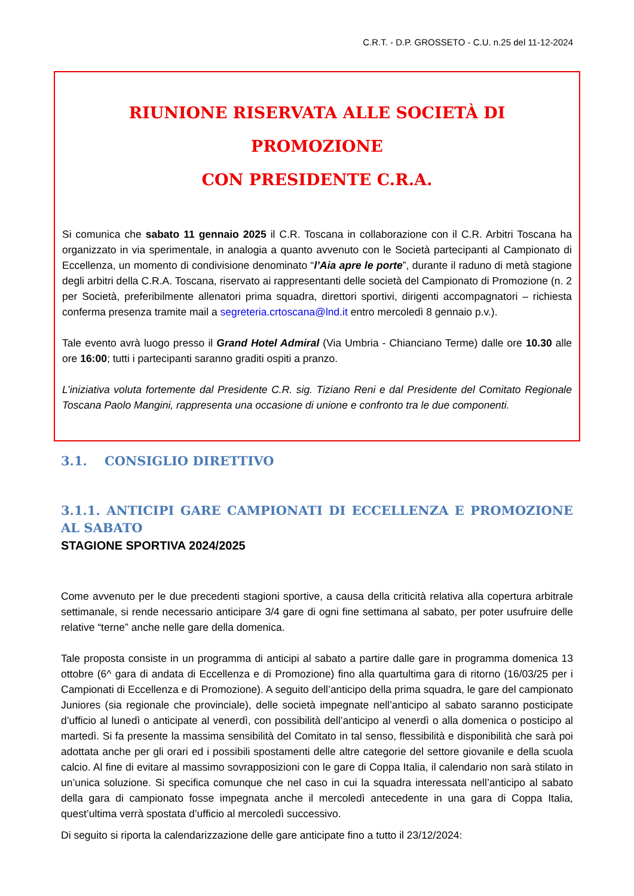C.R.T. - D.P. GROSSETO - C.U. n.25 del 11-12-2024
RIUNIONE RISERVATA ALLE SOCIETÀ DI PROMOZIONE
CON PRESIDENTE C.R.A.
Si comunica che sabato 11 gennaio 2025 il C.R. Toscana in collaborazione con il C.R. Arbitri Toscana ha organizzato in via sperimentale, in analogia a quanto avvenuto con le Società partecipanti al Campionato di Eccellenza, un momento di condivisione denominato “l’Aia apre le porte”, durante il raduno di metà stagione degli arbitri della C.R.A. Toscana, riservato ai rappresentanti delle società del Campionato di Promozione (n. 2 per Società, preferibilmente allenatori prima squadra, direttori sportivi, dirigenti accompagnatori – richiesta conferma presenza tramite mail a segreteria.crtoscana@lnd.it entro mercoledì 8 gennaio p.v.).
Tale evento avrà luogo presso il Grand Hotel Admiral (Via Umbria - Chianciano Terme) dalle ore 10.30 alle ore 16:00; tutti i partecipanti saranno graditi ospiti a pranzo.
L’iniziativa voluta fortemente dal Presidente C.R. sig. Tiziano Reni e dal Presidente del Comitato Regionale Toscana Paolo Mangini, rappresenta una occasione di unione e confronto tra le due componenti.
3.1. CONSIGLIO DIRETTIVO
3.1.1. ANTICIPI GARE CAMPIONATI DI ECCELLENZA E PROMOZIONE AL SABATO
STAGIONE SPORTIVA 2024/2025
Come avvenuto per le due precedenti stagioni sportive, a causa della criticità relativa alla copertura arbitrale settimanale, si rende necessario anticipare 3/4 gare di ogni fine settimana al sabato, per poter usufruire delle relative “terne” anche nelle gare della domenica.
Tale proposta consiste in un programma di anticipi al sabato a partire dalle gare in programma domenica 13 ottobre (6^ gara di andata di Eccellenza e di Promozione) fino alla quartultima gara di ritorno (16/03/25 per i Campionati di Eccellenza e di Promozione). A seguito dell’anticipo della prima squadra, le gare del campionato Juniores (sia regionale che provinciale), delle società impegnate nell’anticipo al sabato saranno posticipate d’ufficio al lunedì o anticipate al venerdì, con possibilità dell’anticipo al venerdì o alla domenica o posticipo al martedì. Si fa presente la massima sensibilità del Comitato in tal senso, flessibilità e disponibilità che sarà poi adottata anche per gli orari ed i possibili spostamenti delle altre categorie del settore giovanile e della scuola calcio. Al fine di evitare al massimo sovrapposizioni con le gare di Coppa Italia, il calendario non sarà stilato in un’unica soluzione. Si specifica comunque che nel caso in cui la squadra interessata nell’anticipo al sabato della gara di campionato fosse impegnata anche il mercoledì antecedente in una gara di Coppa Italia, quest’ultima verrà spostata d’ufficio al mercoledì successivo.
Di seguito si riporta la calendarizzazione delle gare anticipate fino a tutto il 23/12/2024: